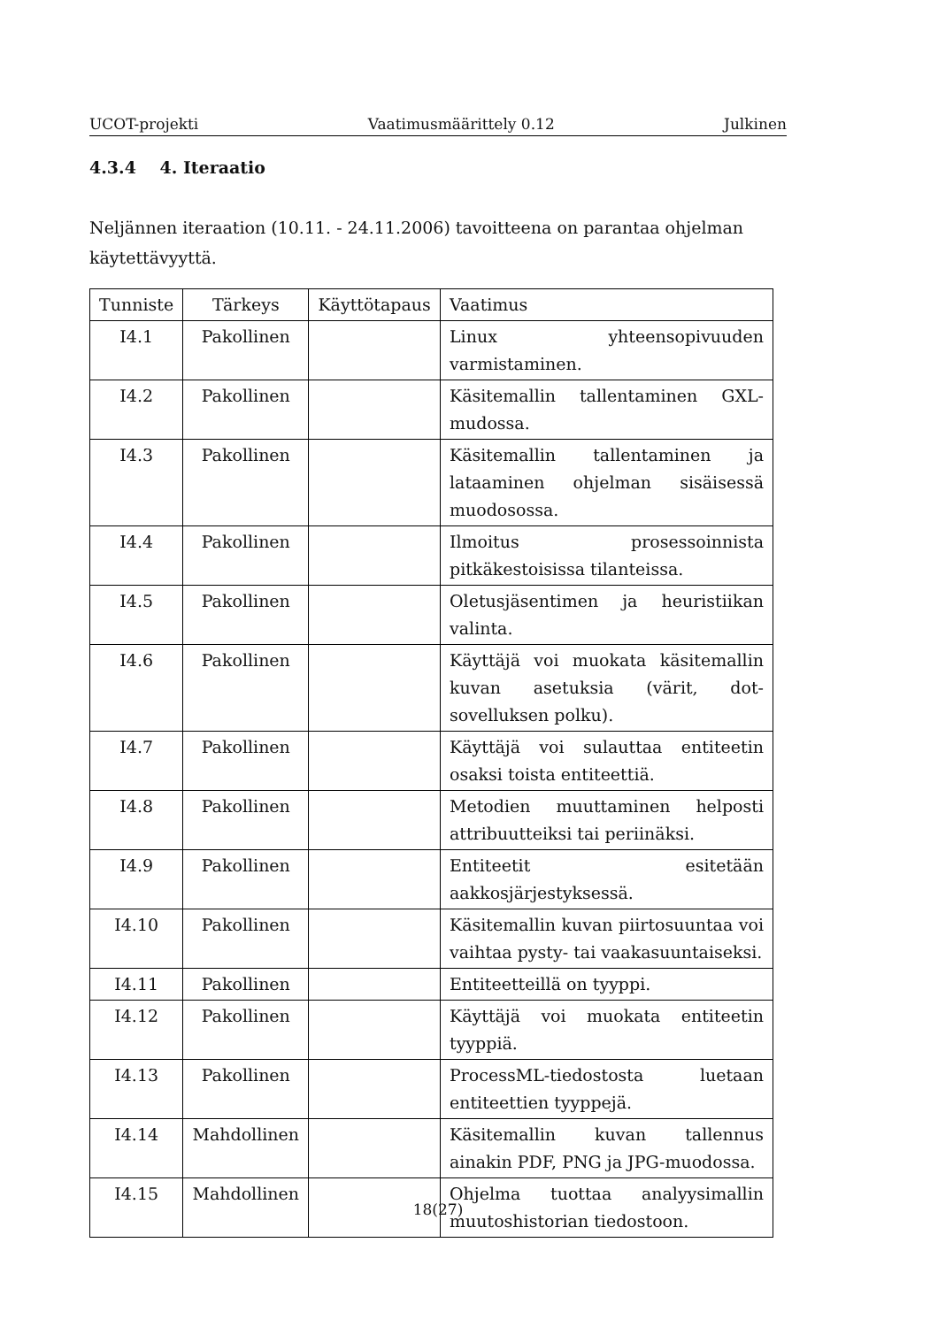UCOT-projekti Vaatimusmäärittely 0.12 Julkinen
4.3.4 4. Iteraatio
Neljännen iteraation (10.11. - 24.11.2006) tavoitteena on parantaa ohjelman käytettävyyttä.
| Tunniste | Tärkeys | Käyttötapaus | Vaatimus |
| --- | --- | --- | --- |
| I4.1 | Pakollinen | | Linux yhteensopivuuden varmistaminen. |
| I4.2 | Pakollinen | | Käsitemallin tallentaminen GXL-mudossa. |
| I4.3 | Pakollinen | | Käsitemallin tallentaminen ja lataaminen ohjelman sisäisessä muodosossa. |
| I4.4 | Pakollinen | | Ilmoitus prosessoinnista pitkäkestoisissa tilanteissa. |
| I4.5 | Pakollinen | | Oletusjäsentimen ja heuristiikan valinta. |
| I4.6 | Pakollinen | | Käyttäjä voi muokata käsitemallin kuvan asetuksia (värit, dot-sovelluksen polku). |
| I4.7 | Pakollinen | | Käyttäjä voi sulauttaa entiteetin osaksi toista entiteettiä. |
| I4.8 | Pakollinen | | Metodien muuttaminen helposti attribuutteiksi tai periinäksi. |
| I4.9 | Pakollinen | | Entiteetit esitetään aakkosjärjestyksessä. |
| I4.10 | Pakollinen | | Käsitemallin kuvan piirtosuuntaa voi vaihtaa pysty- tai vaakasuuntaiseksi. |
| I4.11 | Pakollinen | | Entiteetteillä on tyyppi. |
| I4.12 | Pakollinen | | Käyttäjä voi muokata entiteetin tyyppiä. |
| I4.13 | Pakollinen | | ProcessML-tiedostosta luetaan entiteettien tyyppejä. |
| I4.14 | Mahdollinen | | Käsitemallin kuvan tallennus ainakin PDF, PNG ja JPG-muodossa. |
| I4.15 | Mahdollinen | | Ohjelma tuottaa analyysimallin muutoshistorian tiedostoon. |
18(27)